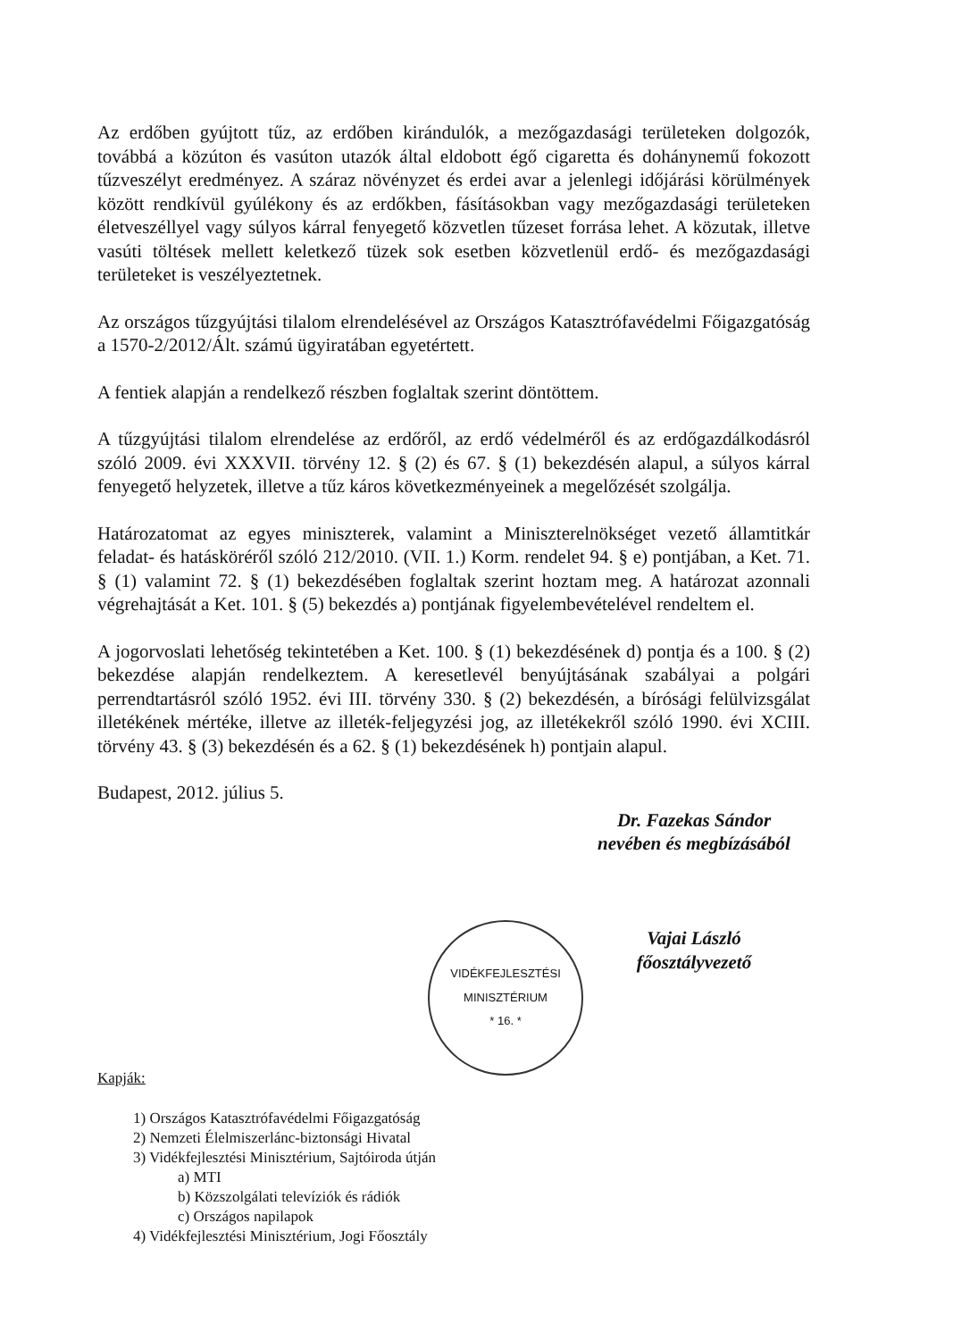Az erdőben gyújtott tűz, az erdőben kirándulók, a mezőgazdasági területeken dolgozók, továbbá a közúton és vasúton utazók által eldobott égő cigaretta és dohánynemű fokozott tűzveszélyt eredményez. A száraz növényzet és erdei avar a jelenlegi időjárási körülmények között rendkívül gyúlékony és az erdőkben, fásításokban vagy mezőgazdasági területeken életveszéllyel vagy súlyos kárral fenyegető közvetlen tűzeset forrása lehet. A közutak, illetve vasúti töltések mellett keletkező tüzek sok esetben közvetlenül erdő- és mezőgazdasági területeket is veszélyeztetnek.
Az országos tűzgyújtási tilalom elrendelésével az Országos Katasztrófavédelmi Főigazgatóság a 1570-2/2012/Ált. számú ügyiratában egyetértett.
A fentiek alapján a rendelkező részben foglaltak szerint döntöttem.
A tűzgyújtási tilalom elrendelése az erdőről, az erdő védelméről és az erdőgazdálkodásról szóló 2009. évi XXXVII. törvény 12. § (2) és 67. § (1) bekezdésén alapul, a súlyos kárral fenyegető helyzetek, illetve a tűz káros következményeinek a megelőzését szolgálja.
Határozatomat az egyes miniszterek, valamint a Miniszterelnökséget vezető államtitkár feladat- és hatásköréről szóló 212/2010. (VII. 1.) Korm. rendelet 94. § e) pontjában, a Ket. 71. § (1) valamint 72. § (1) bekezdésében foglaltak szerint hoztam meg. A határozat azonnali végrehajtását a Ket. 101. § (5) bekezdés a) pontjának figyelembevételével rendeltem el.
A jogorvoslati lehetőség tekintetében a Ket. 100. § (1) bekezdésének d) pontja és a 100. § (2) bekezdése alapján rendelkeztem. A keresetlevél benyújtásának szabályai a polgári perrendtartásról szóló 1952. évi III. törvény 330. § (2) bekezdésén, a bírósági felülvizsgálat illetékének mértéke, illetve az illeték-feljegyzési jog, az illetékekről szóló 1990. évi XCIII. törvény 43. § (3) bekezdésén és a 62. § (1) bekezdésének h) pontjain alapul.
Budapest, 2012. július 5.
Dr. Fazekas Sándor
nevében és megbízásából
Vajai László
főosztályvezető
VIDÉKFEJLESZTÉSI MINISZTÉRIUM
* 16. *
Kapják:
1) Országos Katasztrófavédelmi Főigazgatóság
2) Nemzeti Élelmiszerlánc-biztonsági Hivatal
3) Vidékfejlesztési Minisztérium, Sajtóiroda útján
a) MTI
b) Közszolgálati televíziók és rádiók
c) Országos napilapok
4) Vidékfejlesztési Minisztérium, Jogi Főosztály